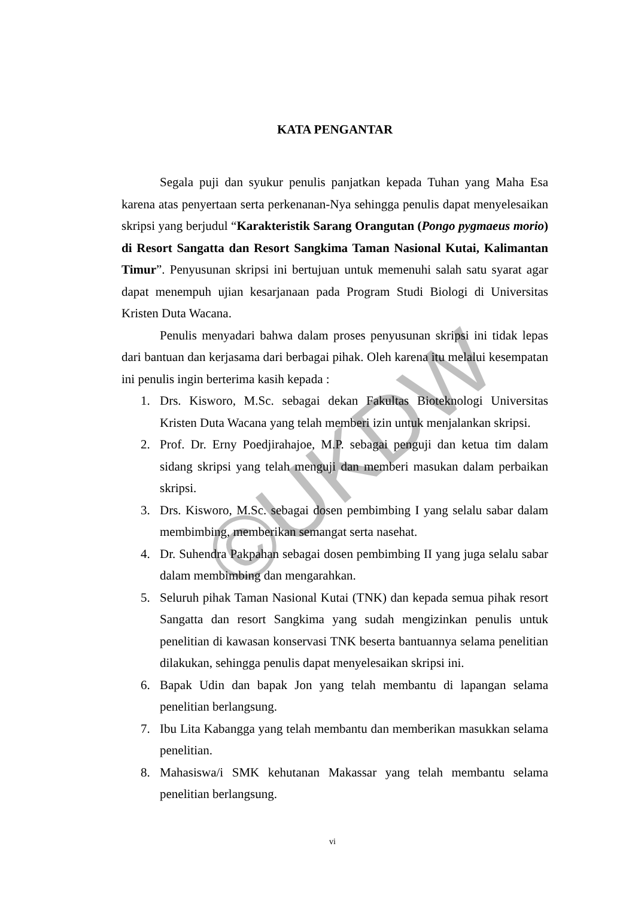©UKDW
KATA PENGANTAR
Segala puji dan syukur penulis panjatkan kepada Tuhan yang Maha Esa karena atas penyertaan serta perkenanan-Nya sehingga penulis dapat menyelesaikan skripsi yang berjudul “Karakteristik Sarang Orangutan (Pongo pygmaeus morio) di Resort Sangatta dan Resort Sangkima Taman Nasional Kutai, Kalimantan Timur”. Penyusunan skripsi ini bertujuan untuk memenuhi salah satu syarat agar dapat menempuh ujian kesarjanaan pada Program Studi Biologi di Universitas Kristen Duta Wacana.
Penulis menyadari bahwa dalam proses penyusunan skripsi ini tidak lepas dari bantuan dan kerjasama dari berbagai pihak. Oleh karena itu melalui kesempatan ini penulis ingin berterima kasih kepada :
1. Drs. Kisworo, M.Sc. sebagai dekan Fakultas Bioteknologi Universitas Kristen Duta Wacana yang telah memberi izin untuk menjalankan skripsi.
2. Prof. Dr. Erny Poedjirahajoe, M.P. sebagai penguji dan ketua tim dalam sidang skripsi yang telah menguji dan memberi masukan dalam perbaikan skripsi.
3. Drs. Kisworo, M.Sc. sebagai dosen pembimbing I yang selalu sabar dalam membimbing, memberikan semangat serta nasehat.
4. Dr. Suhendra Pakpahan sebagai dosen pembimbing II yang juga selalu sabar dalam membimbing dan mengarahkan.
5. Seluruh pihak Taman Nasional Kutai (TNK) dan kepada semua pihak resort Sangatta dan resort Sangkima yang sudah mengizinkan penulis untuk penelitian di kawasan konservasi TNK beserta bantuannya selama penelitian dilakukan, sehingga penulis dapat menyelesaikan skripsi ini.
6. Bapak Udin dan bapak Jon yang telah membantu di lapangan selama penelitian berlangsung.
7. Ibu Lita Kabangga yang telah membantu dan memberikan masukkan selama penelitian.
8. Mahasiswa/i SMK kehutanan Makassar yang telah membantu selama penelitian berlangsung.
vi